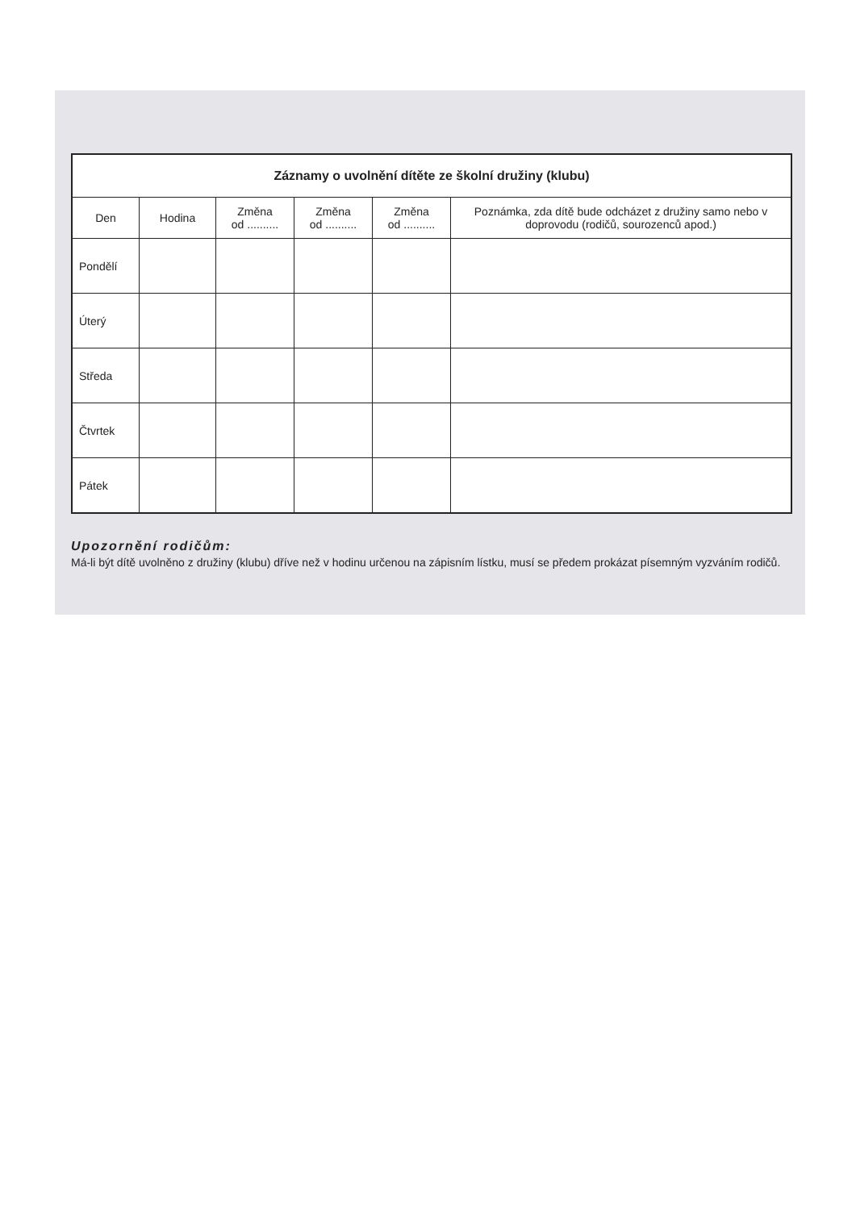| Záznamy o uvolnění dítěte ze školní družiny (klubu) | | | | | |
| --- | --- | --- | --- | --- | --- |
| Den | Hodina | Změna od .......... | Změna od .......... | Změna od .......... | Poznámka, zda dítě bude odcházet z družiny samo nebo v doprovodu (rodičů, sourozenců apod.) |
| Pondělí | | | | | |
| Úterý | | | | | |
| Středa | | | | | |
| Čtvrtek | | | | | |
| Pátek | | | | | |
Upozornění rodičům:
Má-li být dítě uvolněno z družiny (klubu) dříve než v hodinu určenou na zápisním lístku, musí se předem prokázat písemným vyzváním rodičů.